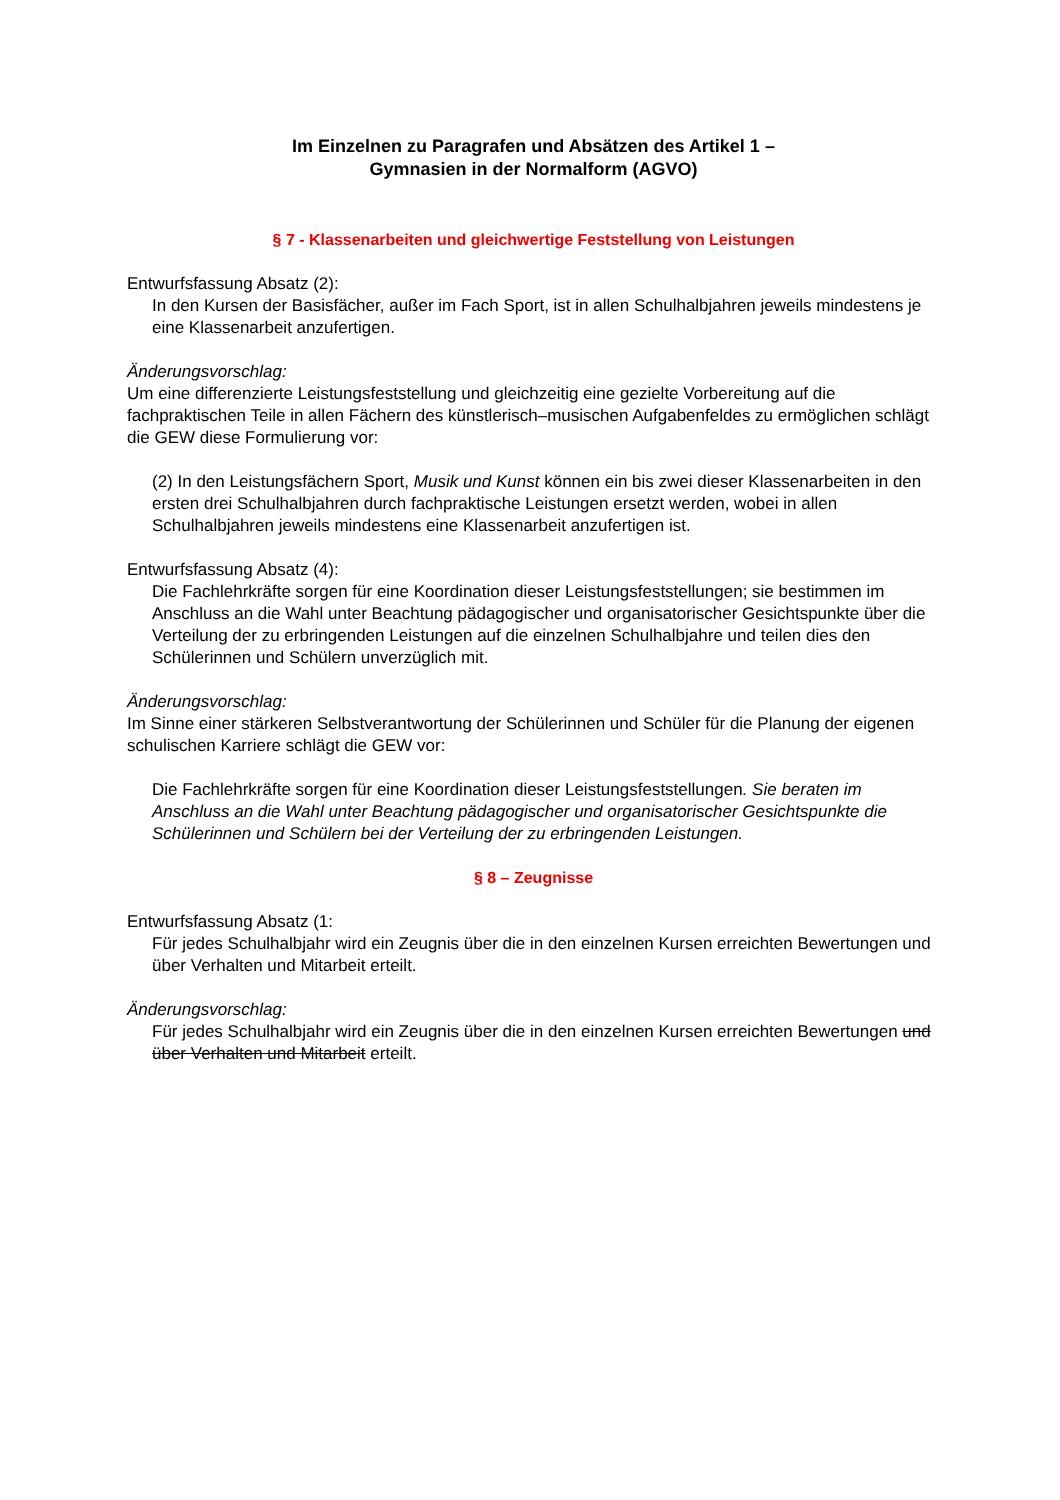Im Einzelnen zu Paragrafen und Absätzen des Artikel 1 –
Gymnasien in der Normalform (AGVO)
§ 7 - Klassenarbeiten und gleichwertige Feststellung von Leistungen
Entwurfsfassung Absatz (2):
In den Kursen der Basisfächer, außer im Fach Sport, ist in allen Schulhalbjahren jeweils mindestens je eine Klassenarbeit anzufertigen.
Änderungsvorschlag:
Um eine differenzierte Leistungsfeststellung und gleichzeitig eine gezielte Vorbereitung auf die fachpraktischen Teile in allen Fächern des künstlerisch–musischen Aufgabenfeldes zu ermöglichen schlägt die GEW diese Formulierung vor:
(2) In den Leistungsfächern Sport, Musik und Kunst können ein bis zwei dieser Klassenarbeiten in den ersten drei Schulhalbjahren durch fachpraktische Leistungen ersetzt werden, wobei in allen Schulhalbjahren jeweils mindestens eine Klassenarbeit anzufertigen ist.
Entwurfsfassung Absatz (4):
Die Fachlehrkräfte sorgen für eine Koordination dieser Leistungsfeststellungen; sie bestimmen im Anschluss an die Wahl unter Beachtung pädagogischer und organisatorischer Gesichtspunkte über die Verteilung der zu erbringenden Leistungen auf die einzelnen Schulhalbjahre und teilen dies den Schülerinnen und Schülern unverzüglich mit.
Änderungsvorschlag:
Im Sinne einer stärkeren Selbstverantwortung der Schülerinnen und Schüler für die Planung der eigenen schulischen Karriere schlägt die GEW vor:
Die Fachlehrkräfte sorgen für eine Koordination dieser Leistungsfeststellungen. Sie beraten im Anschluss an die Wahl unter Beachtung pädagogischer und organisatorischer Gesichtspunkte die Schülerinnen und Schülern bei der Verteilung der zu erbringenden Leistungen.
§ 8 – Zeugnisse
Entwurfsfassung Absatz (1:
Für jedes Schulhalbjahr wird ein Zeugnis über die in den einzelnen Kursen erreichten Bewertungen und über Verhalten und Mitarbeit erteilt.
Änderungsvorschlag:
Für jedes Schulhalbjahr wird ein Zeugnis über die in den einzelnen Kursen erreichten Bewertungen und über Verhalten und Mitarbeit erteilt.